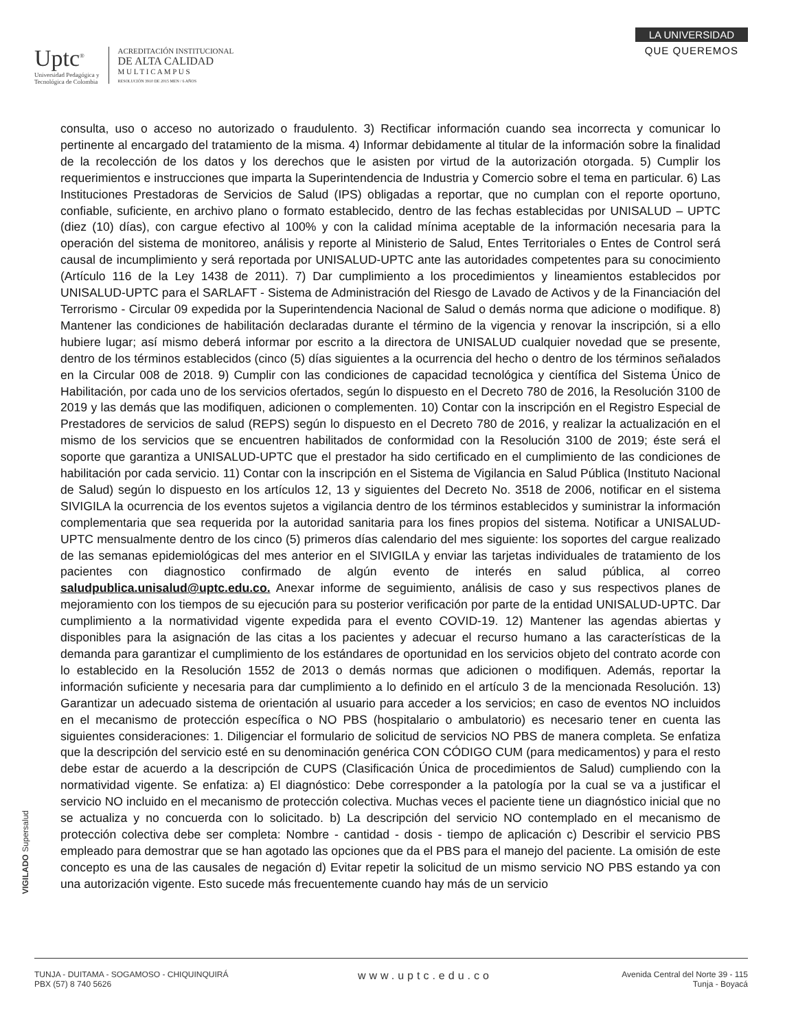Uptc<sup>®</sup>
Universidad Pedagógica y
Tecnológica de Colombia
ACREDITACIÓN INSTITUCIONAL
DE ALTA CALIDAD
M U L T I C A M P U S
RESOLUCIÓN 3910 DE 2015 MEN / 6 AÑOS
LA UNIVERSIDAD
QUE QUEREMOS
consulta, uso o acceso no autorizado o fraudulento. 3) Rectificar información cuando sea incorrecta y comunicar lo pertinente al encargado del tratamiento de la misma. 4) Informar debidamente al titular de la información sobre la finalidad de la recolección de los datos y los derechos que le asisten por virtud de la autorización otorgada. 5) Cumplir los requerimientos e instrucciones que imparta la Superintendencia de Industria y Comercio sobre el tema en particular. 6) Las Instituciones Prestadoras de Servicios de Salud (IPS) obligadas a reportar, que no cumplan con el reporte oportuno, confiable, suficiente, en archivo plano o formato establecido, dentro de las fechas establecidas por UNISALUD – UPTC (diez (10) días), con cargue efectivo al 100% y con la calidad mínima aceptable de la información necesaria para la operación del sistema de monitoreo, análisis y reporte al Ministerio de Salud, Entes Territoriales o Entes de Control será causal de incumplimiento y será reportada por UNISALUD-UPTC ante las autoridades competentes para su conocimiento (Artículo 116 de la Ley 1438 de 2011). 7) Dar cumplimiento a los procedimientos y lineamientos establecidos por UNISALUD-UPTC para el SARLAFT - Sistema de Administración del Riesgo de Lavado de Activos y de la Financiación del Terrorismo - Circular 09 expedida por la Superintendencia Nacional de Salud o demás norma que adicione o modifique. 8) Mantener las condiciones de habilitación declaradas durante el término de la vigencia y renovar la inscripción, si a ello hubiere lugar; así mismo deberá informar por escrito a la directora de UNISALUD cualquier novedad que se presente, dentro de los términos establecidos (cinco (5) días siguientes a la ocurrencia del hecho o dentro de los términos señalados en la Circular 008 de 2018. 9) Cumplir con las condiciones de capacidad tecnológica y científica del Sistema Único de Habilitación, por cada uno de los servicios ofertados, según lo dispuesto en el Decreto 780 de 2016, la Resolución 3100 de 2019 y las demás que las modifiquen, adicionen o complementen. 10) Contar con la inscripción en el Registro Especial de Prestadores de servicios de salud (REPS) según lo dispuesto en el Decreto 780 de 2016, y realizar la actualización en el mismo de los servicios que se encuentren habilitados de conformidad con la Resolución 3100 de 2019; éste será el soporte que garantiza a UNISALUD-UPTC que el prestador ha sido certificado en el cumplimiento de las condiciones de habilitación por cada servicio. 11) Contar con la inscripción en el Sistema de Vigilancia en Salud Pública (Instituto Nacional de Salud) según lo dispuesto en los artículos 12, 13 y siguientes del Decreto No. 3518 de 2006, notificar en el sistema SIVIGILA la ocurrencia de los eventos sujetos a vigilancia dentro de los términos establecidos y suministrar la información complementaria que sea requerida por la autoridad sanitaria para los fines propios del sistema. Notificar a UNISALUD-UPTC mensualmente dentro de los cinco (5) primeros días calendario del mes siguiente: los soportes del cargue realizado de las semanas epidemiológicas del mes anterior en el SIVIGILA y enviar las tarjetas individuales de tratamiento de los pacientes con diagnostico confirmado de algún evento de interés en salud pública, al correo saludpublica.unisalud@uptc.edu.co. Anexar informe de seguimiento, análisis de caso y sus respectivos planes de mejoramiento con los tiempos de su ejecución para su posterior verificación por parte de la entidad UNISALUD-UPTC. Dar cumplimiento a la normatividad vigente expedida para el evento COVID-19. 12) Mantener las agendas abiertas y disponibles para la asignación de las citas a los pacientes y adecuar el recurso humano a las características de la demanda para garantizar el cumplimiento de los estándares de oportunidad en los servicios objeto del contrato acorde con lo establecido en la Resolución 1552 de 2013 o demás normas que adicionen o modifiquen. Además, reportar la información suficiente y necesaria para dar cumplimiento a lo definido en el artículo 3 de la mencionada Resolución. 13) Garantizar un adecuado sistema de orientación al usuario para acceder a los servicios; en caso de eventos NO incluidos en el mecanismo de protección específica o NO PBS (hospitalario o ambulatorio) es necesario tener en cuenta las siguientes consideraciones: 1. Diligenciar el formulario de solicitud de servicios NO PBS de manera completa. Se enfatiza que la descripción del servicio esté en su denominación genérica CON CÓDIGO CUM (para medicamentos) y para el resto debe estar de acuerdo a la descripción de CUPS (Clasificación Única de procedimientos de Salud) cumpliendo con la normatividad vigente. Se enfatiza: a) El diagnóstico: Debe corresponder a la patología por la cual se va a justificar el servicio NO incluido en el mecanismo de protección colectiva. Muchas veces el paciente tiene un diagnóstico inicial que no se actualiza y no concuerda con lo solicitado. b) La descripción del servicio NO contemplado en el mecanismo de protección colectiva debe ser completa: Nombre - cantidad - dosis - tiempo de aplicación c) Describir el servicio PBS empleado para demostrar que se han agotado las opciones que da el PBS para el manejo del paciente. La omisión de este concepto es una de las causales de negación d) Evitar repetir la solicitud de un mismo servicio NO PBS estando ya con una autorización vigente. Esto sucede más frecuentemente cuando hay más de un servicio
VIGILADO Supersalud
TUNJA - DUITAMA - SOGAMOSO - CHIQUINQUIRÁ
PBX (57) 8 740 5626
www.uptc.edu.co
Avenida Central del Norte 39 - 115
Tunja - Boyacá